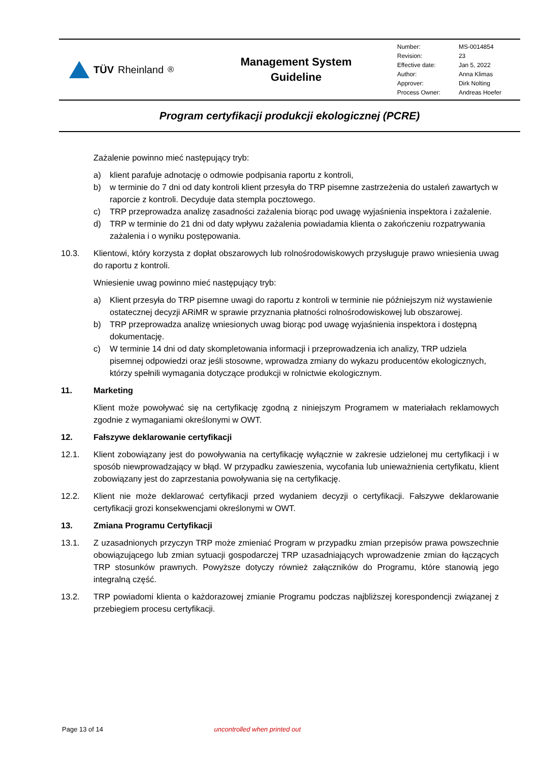TÜV Rheinland<sup>®</sup>
Management System
Guideline
| Number: | MS-0014854 |
| Revision: | 23 |
| Effective date: | Jan 5, 2022 |
| Author: | Anna Klimas |
| Approver: | Dirk Nolting |
| Process Owner: | Andreas Hoefer |
Program certyfikacji produkcji ekologicznej (PCRE)
Zażalenie powinno mieć następujący tryb:
a) klient parafuje adnotację o odmowie podpisania raportu z kontroli,
b) w terminie do 7 dni od daty kontroli klient przesyła do TRP pisemne zastrzeżenia do ustaleń zawartych w raporcie z kontroli. Decyduje data stempla pocztowego.
c) TRP przeprowadza analizę zasadności zażalenia biorąc pod uwagę wyjaśnienia inspektora i zażalenie.
d) TRP w terminie do 21 dni od daty wpływu zażalenia powiadamia klienta o zakończeniu rozpatrywania zażalenia i o wyniku postępowania.
10.3. Klientowi, który korzysta z dopłat obszarowych lub rolnośrodowiskowych przysługuje prawo wniesienia uwag do raportu z kontroli.
Wniesienie uwag powinno mieć następujący tryb:
a) Klient przesyła do TRP pisemne uwagi do raportu z kontroli w terminie nie późniejszym niż wystawienie ostatecznej decyzji ARiMR w sprawie przyznania płatności rolnośrodowiskowej lub obszarowej.
b) TRP przeprowadza analizę wniesionych uwag biorąc pod uwagę wyjaśnienia inspektora i dostępną dokumentację.
c) W terminie 14 dni od daty skompletowania informacji i przeprowadzenia ich analizy, TRP udziela pisemnej odpowiedzi oraz jeśli stosowne, wprowadza zmiany do wykazu producentów ekologicznych, którzy spełnili wymagania dotyczące produkcji w rolnictwie ekologicznym.
11. Marketing
Klient może powoływać się na certyfikację zgodną z niniejszym Programem w materiałach reklamowych zgodnie z wymaganiami określonymi w OWT.
12. Fałszywe deklarowanie certyfikacji
12.1. Klient zobowiązany jest do powoływania na certyfikację wyłącznie w zakresie udzielonej mu certyfikacji i w sposób niewprowadzający w błąd. W przypadku zawieszenia, wycofania lub unieważnienia certyfikatu, klient zobowiązany jest do zaprzestania powoływania się na certyfikację.
12.2. Klient nie może deklarować certyfikacji przed wydaniem decyzji o certyfikacji. Fałszywe deklarowanie certyfikacji grozi konsekwencjami określonymi w OWT.
13. Zmiana Programu Certyfikacji
13.1. Z uzasadnionych przyczyn TRP może zmieniać Program w przypadku zmian przepisów prawa powszechnie obowiązującego lub zmian sytuacji gospodarczej TRP uzasadniających wprowadzenie zmian do łączących TRP stosunków prawnych. Powyższe dotyczy również załączników do Programu, które stanowią jego integralną część.
13.2. TRP powiadomi klienta o każdorazowej zmianie Programu podczas najbliższej korespondencji związanej z przebiegiem procesu certyfikacji.
Page 13 of 14 uncontrolled when printed out